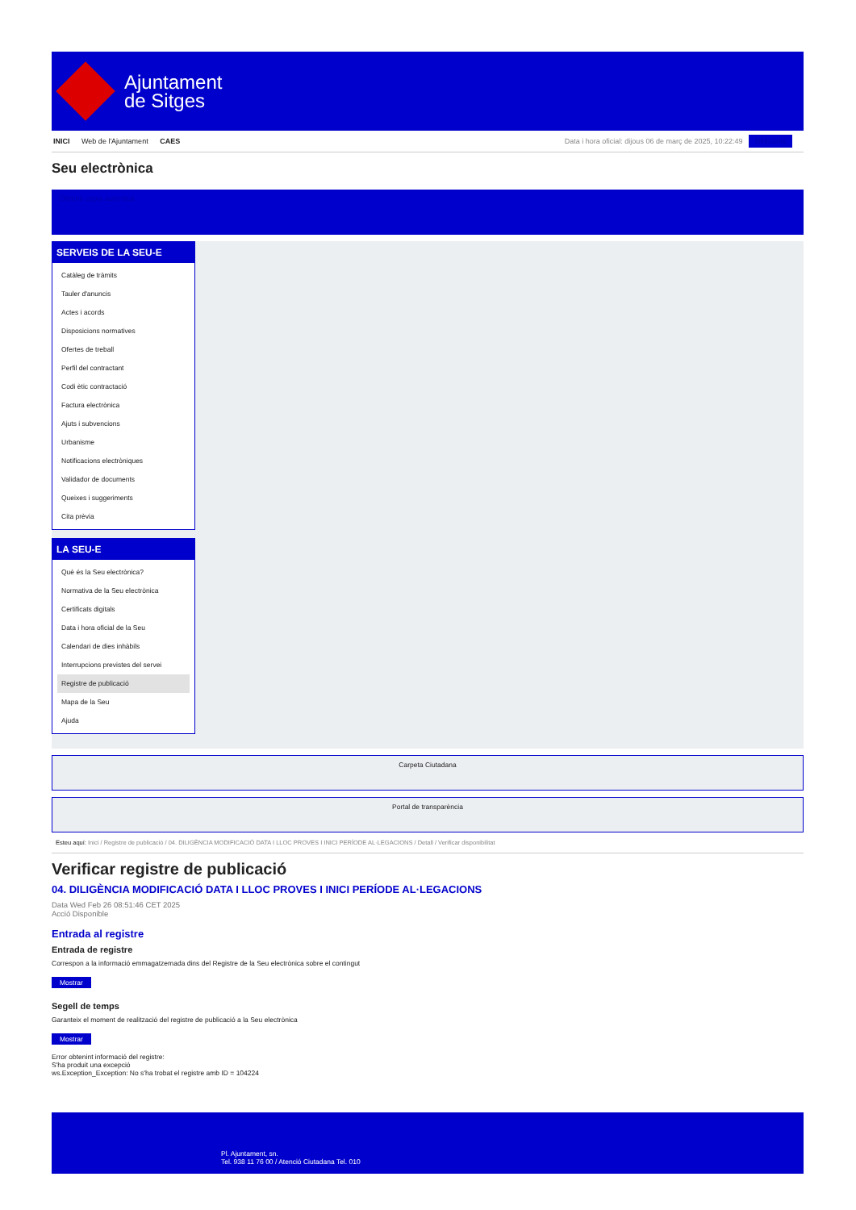Ajuntament
de Sitges
INICI Web de l'Ajuntament CAES Data i hora oficial: dijous 06 de març de 2025, 10:22:49 Directoris
Seu electrònica
Obtenir còpia autèntica
SERVEIS DE LA SEU-E
Catàleg de tràmits
Tauler d'anuncis
Actes i acords
Disposicions normatives
Ofertes de treball
Perfil del contractant
Codi ètic contractació
Factura electrònica
Ajuts i subvencions
Urbanisme
Notificacions electròniques
Validador de documents
Queixes i suggeriments
Cita prèvia
LA SEU-E
Què és la Seu electrònica?
Normativa de la Seu electrònica
Certificats digitals
Data i hora oficial de la Seu
Calendari de dies inhàbils
Interrupcions previstes del servei
Registre de publicació
Mapa de la Seu
Ajuda
Carpeta Ciutadana
Portal de transparència
Esteu aquí: Inici / Registre de publicació / 04. DILIGÈNCIA MODIFICACIÓ DATA I LLOC PROVES I INICI PERÍODE AL·LEGACIONS / Detall / Verificar disponibilitat
Verificar registre de publicació
04. DILIGÈNCIA MODIFICACIÓ DATA I LLOC PROVES I INICI PERÍODE AL·LEGACIONS
Data Wed Feb 26 08:51:46 CET 2025
Acció Disponible
Entrada al registre
Entrada de registre
Correspon a la informació emmagatzemada dins del Registre de la Seu electrònica sobre el contingut
Mostrar
Segell de temps
Garanteix el moment de realització del registre de publicació a la Seu electrònica
Mostrar
Error obtenint informació del registre:
S'ha produit una excepció
ws.Exception_Exception: No s'ha trobat el registre amb ID = 104224
Pl. Ajuntament, sn.
Tel. 938 11 76 00 / Atenció Ciutadana Tel. 010